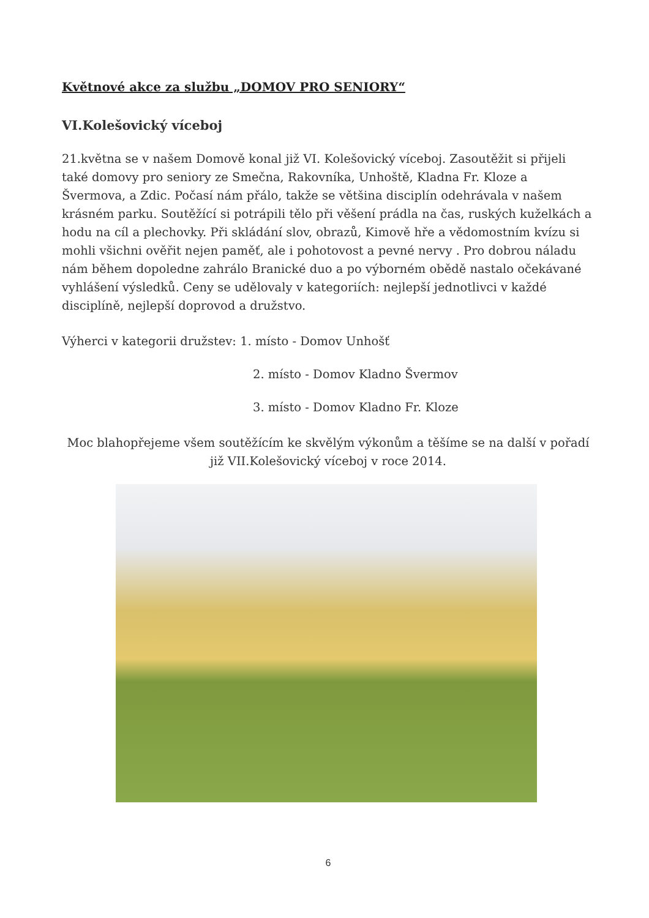Květnové akce za službu „DOMOV PRO SENIORY“
VI.Kolešovický víceboj
21.května se v našem Domově konal již VI. Kolešovický víceboj. Zasoutěžit si přijeli také domovy pro seniory ze Smečna, Rakovníka, Unhoště, Kladna Fr. Kloze a Švermova, a Zdic. Počasí nám přálo, takže se většina disciplín odehrávala v našem krásném parku. Soutěžící si potrápili tělo při věšení prádla na čas, ruských kuželkách a hodu na cíl a plechovky. Při skládání slov, obrazů, Kimově hře a vědomostním kvízu si mohli všichni ověřit nejen paměť, ale i pohotovost a pevné nervy . Pro dobrou náladu nám během dopoledne zahrálo Branické duo a po výborném obědě nastalo očekávané vyhlášení výsledků. Ceny se udělovaly v kategoriích: nejlepší jednotlivci v každé disciplíně, nejlepší doprovod a družstvo.
Výherci v kategorii družstev: 1. místo - Domov Unhošť
2. místo - Domov Kladno Švermov
3. místo - Domov Kladno Fr. Kloze
Moc blahopřejeme všem soutěžícím ke skvělým výkonům a těšíme se na další v pořadí již VII.Kolešovický víceboj v roce 2014.
6